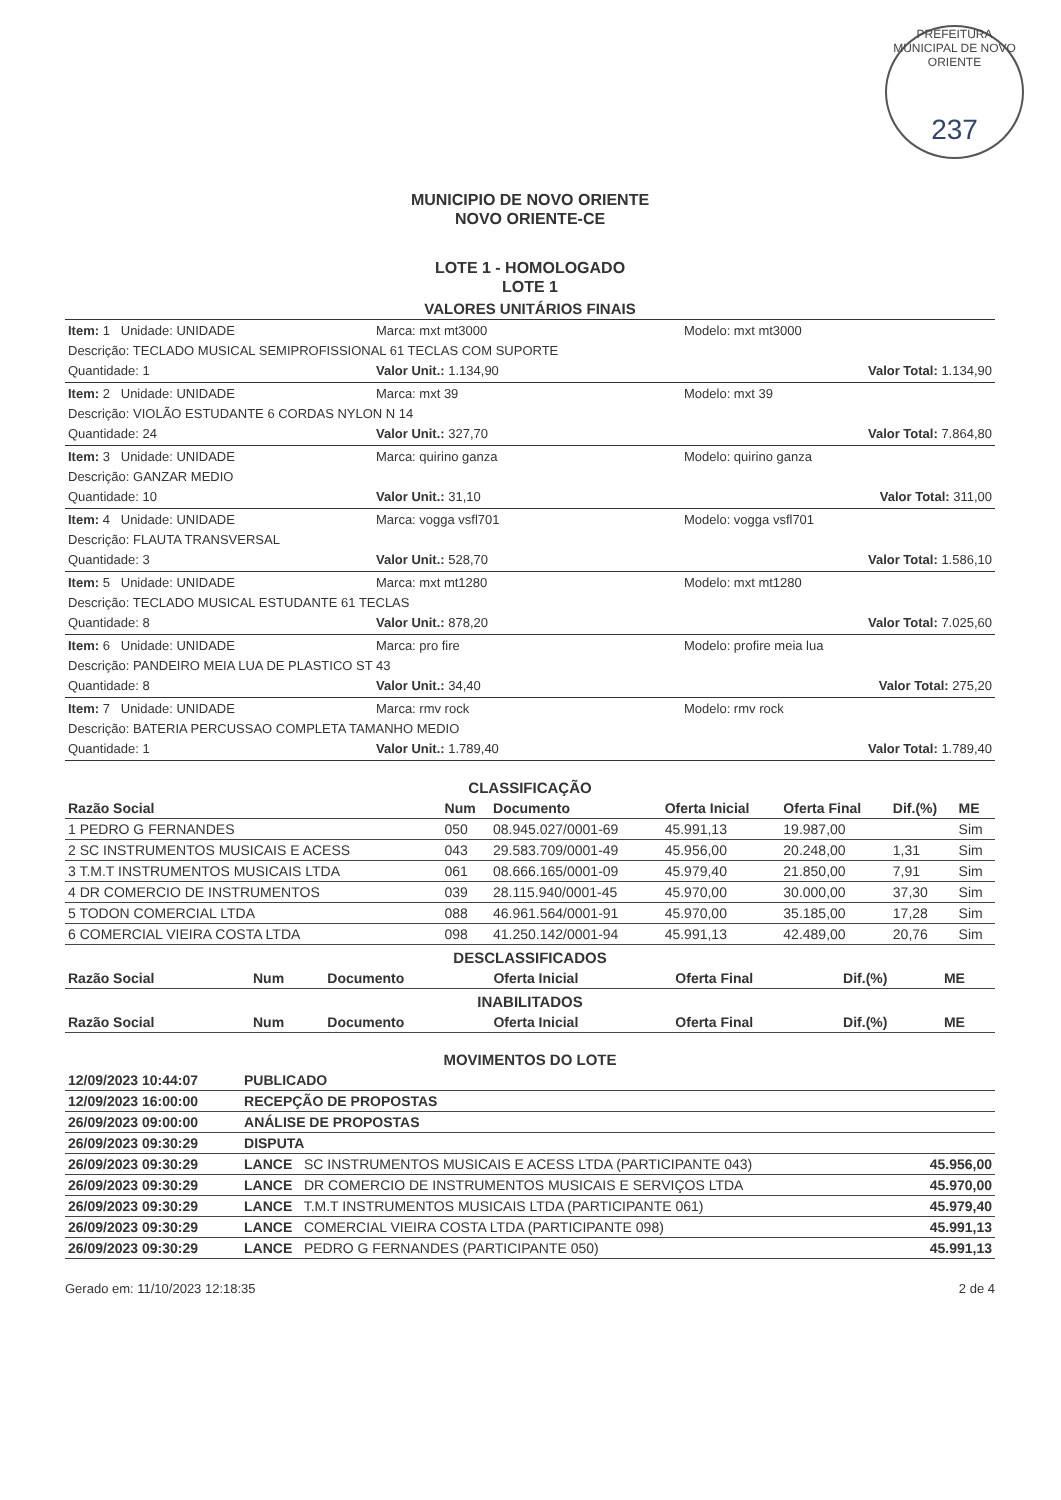PREFEITURA MUNICIPAL DE NOVO ORIENTE
237
MUNICIPIO DE NOVO ORIENTE
NOVO ORIENTE-CE
LOTE 1 - HOMOLOGADO
LOTE 1
VALORES UNITÁRIOS FINAIS
Item: 1 Unidade: UNIDADE Marca: mxt mt3000 Modelo: mxt mt3000
Descrição: TECLADO MUSICAL SEMIPROFISSIONAL 61 TECLAS COM SUPORTE
Quantidade: 1 Valor Unit.: 1.134,90 Valor Total: 1.134,90
Item: 2 Unidade: UNIDADE Marca: mxt 39 Modelo: mxt 39
Descrição: VIOLÃO ESTUDANTE 6 CORDAS NYLON N 14
Quantidade: 24 Valor Unit.: 327,70 Valor Total: 7.864,80
Item: 3 Unidade: UNIDADE Marca: quirino ganza Modelo: quirino ganza
Descrição: GANZAR MEDIO
Quantidade: 10 Valor Unit.: 31,10 Valor Total: 311,00
Item: 4 Unidade: UNIDADE Marca: vogga vsfl701 Modelo: vogga vsfl701
Descrição: FLAUTA TRANSVERSAL
Quantidade: 3 Valor Unit.: 528,70 Valor Total: 1.586,10
Item: 5 Unidade: UNIDADE Marca: mxt mt1280 Modelo: mxt mt1280
Descrição: TECLADO MUSICAL ESTUDANTE 61 TECLAS
Quantidade: 8 Valor Unit.: 878,20 Valor Total: 7.025,60
Item: 6 Unidade: UNIDADE Marca: pro fire Modelo: profire meia lua
Descrição: PANDEIRO MEIA LUA DE PLASTICO ST 43
Quantidade: 8 Valor Unit.: 34,40 Valor Total: 275,20
Item: 7 Unidade: UNIDADE Marca: rmv rock Modelo: rmv rock
Descrição: BATERIA PERCUSSAO COMPLETA TAMANHO MEDIO
Quantidade: 1 Valor Unit.: 1.789,40 Valor Total: 1.789,40
CLASSIFICAÇÃO
| Razão Social | Num | Documento | Oferta Inicial | Oferta Final | Dif.(%) | ME |
| --- | --- | --- | --- | --- | --- | --- |
| 1 PEDRO G FERNANDES | 050 | 08.945.027/0001-69 | 45.991,13 | 19.987,00 | | Sim |
| 2 SC INSTRUMENTOS MUSICAIS E ACESS | 043 | 29.583.709/0001-49 | 45.956,00 | 20.248,00 | 1,31 | Sim |
| 3 T.M.T INSTRUMENTOS MUSICAIS LTDA | 061 | 08.666.165/0001-09 | 45.979,40 | 21.850,00 | 7,91 | Sim |
| 4 DR COMERCIO DE INSTRUMENTOS | 039 | 28.115.940/0001-45 | 45.970,00 | 30.000,00 | 37,30 | Sim |
| 5 TODON COMERCIAL LTDA | 088 | 46.961.564/0001-91 | 45.970,00 | 35.185,00 | 17,28 | Sim |
| 6 COMERCIAL VIEIRA COSTA LTDA | 098 | 41.250.142/0001-94 | 45.991,13 | 42.489,00 | 20,76 | Sim |
DESCLASSIFICADOS
| Razão Social | Num | Documento | Oferta Inicial | Oferta Final | Dif.(%) | ME |
| --- | --- | --- | --- | --- | --- | --- |
INABILITADOS
| Razão Social | Num | Documento | Oferta Inicial | Oferta Final | Dif.(%) | ME |
| --- | --- | --- | --- | --- | --- | --- |
MOVIMENTOS DO LOTE
| 12/09/2023 10:44:07 | PUBLICADO | |
| --- | --- | --- |
| 12/09/2023 16:00:00 | RECEPÇÃO DE PROPOSTAS | |
| 26/09/2023 09:00:00 | ANÁLISE DE PROPOSTAS | |
| 26/09/2023 09:30:29 | DISPUTA | |
| 26/09/2023 09:30:29 | LANCE SC INSTRUMENTOS MUSICAIS E ACESS LTDA (PARTICIPANTE 043) | 45.956,00 |
| 26/09/2023 09:30:29 | LANCE DR COMERCIO DE INSTRUMENTOS MUSICAIS E SERVIÇOS LTDA | 45.970,00 |
| 26/09/2023 09:30:29 | LANCE T.M.T INSTRUMENTOS MUSICAIS LTDA (PARTICIPANTE 061) | 45.979,40 |
| 26/09/2023 09:30:29 | LANCE COMERCIAL VIEIRA COSTA LTDA (PARTICIPANTE 098) | 45.991,13 |
| 26/09/2023 09:30:29 | LANCE PEDRO G FERNANDES (PARTICIPANTE 050) | 45.991,13 |
Gerado em: 11/10/2023 12:18:35 2 de 4